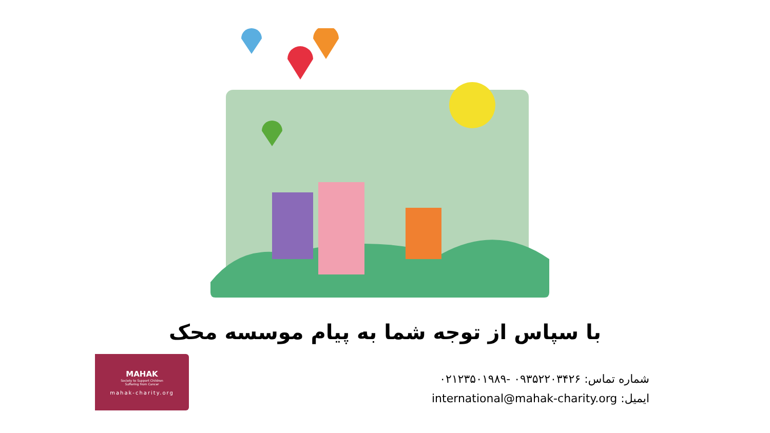با سپاس از توجه شما به پیام موسسه محک
MAHAK
Society to Support Children
Suffering from Cancer
mahak-charity.org
شماره تماس: ۰۹۳۵۲۲۰۳۴۲۶ -۰۲۱۲۳۵۰۱۹۸۹
ایمیل: international@mahak-charity.org